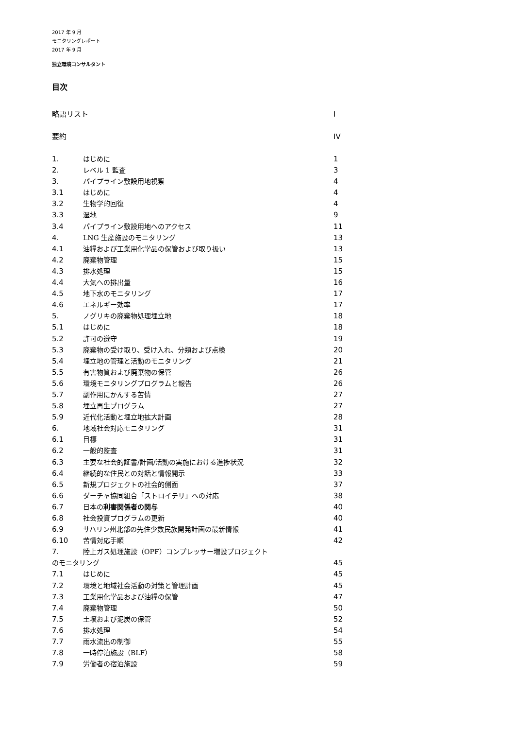2017 年 9 月
モニタリングレポート
2017 年 9 月
独立環境コンサルタント
目次
略語リスト I
要約 IV
1. はじめに 1
2. レベル 1 監査 3
3. パイプライン敷設用地視察 4
3.1 はじめに 4
3.2 生物学的回復 4
3.3 湿地 9
3.4 パイプライン敷設用地へのアクセス 11
4. LNG 生産施設のモニタリング 13
4.1 油糧および工業用化学品の保管および取り扱い 13
4.2 廃棄物管理 15
4.3 排水処理 15
4.4 大気への排出量 16
4.5 地下水のモニタリング 17
4.6 エネルギー効率 17
5. ノグリキの廃棄物処理埋立地 18
5.1 はじめに 18
5.2 許可の遵守 19
5.3 廃棄物の受け取り、受け入れ、分類および点検 20
5.4 埋立地の管理と活動のモニタリング 21
5.5 有害物質および廃棄物の保管 26
5.6 環境モニタリングプログラムと報告 26
5.7 副作用にかんする苦情 27
5.8 埋立再生プログラム 27
5.9 近代化活動と埋立地拡大計画 28
6. 地域社会対応モニタリング 31
6.1 目標 31
6.2 一般的監査 31
6.3 主要な社会的証書/計画/活動の実施における進捗状況 32
6.4 継続的な住民との対話と情報開示 33
6.5 新規プロジェクトの社会的側面 37
6.6 ダーチャ協同組合「ストロイテリ」への対応 38
6.7 日本の利害関係者の関与 40
6.8 社会投資プログラムの更新 40
6.9 サハリン州北部の先住少数民族開発計画の最新情報 41
6.10 苦情対応手順 42
7. 陸上ガス処理施設（OPF）コンプレッサー増設プロジェクト
のモニタリング 45
7.1 はじめに 45
7.2 環境と地域社会活動の対策と管理計画 45
7.3 工業用化学品および油糧の保管 47
7.4 廃棄物管理 50
7.5 土壌および泥炭の保管 52
7.6 排水処理 54
7.7 雨水流出の制御 55
7.8 一時停泊施設（BLF） 58
7.9 労働者の宿泊施設 59